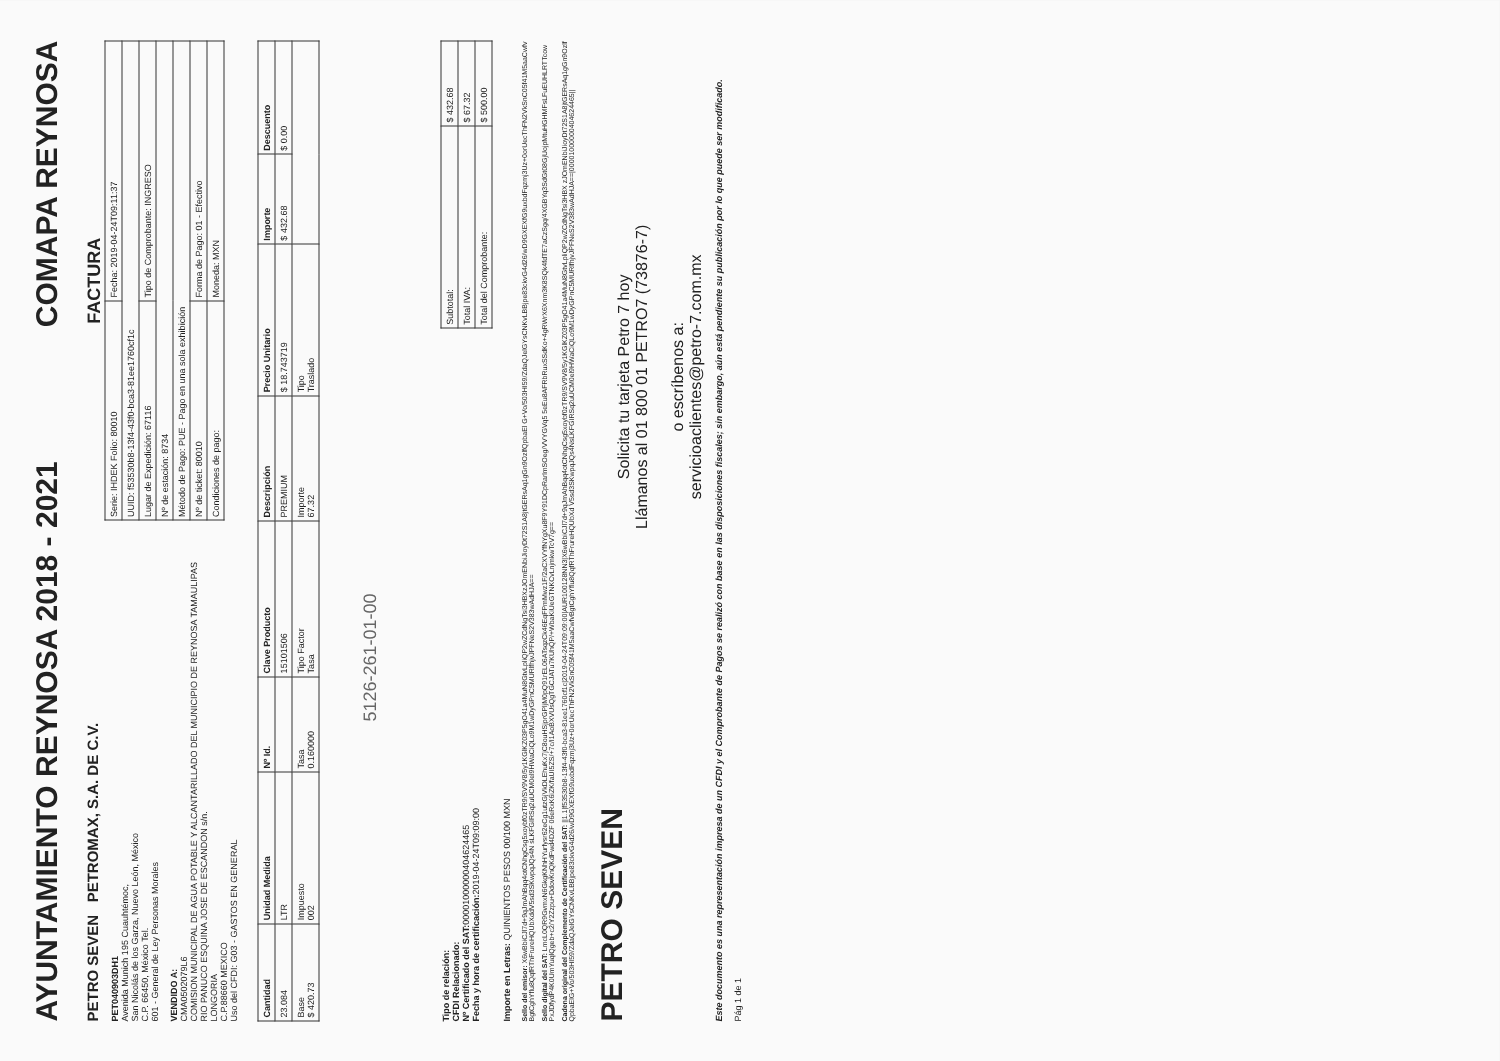AYUNTAMIENTO REYNOSA 2018 - 2021
COMAPA REYNOSA
PETRO SEVEN PETROMAX, S.A. DE C.V.
PET040903DH1
Avenida Munich 195 Cuauhtémoc,
San Nicolás de los Garza, Nuevo León, México
C.P. 66450, México Tel.
601 - General de Ley Personas Morales
VENDIDO A:
CMA0502079L6
COMISION MUNICIPAL DE AGUA POTABLE Y ALCANTARILLADO DEL MUNICIPIO DE REYNOSA TAMAULIPAS
RIO PANUCO ESQUINA JOSE DE ESCANDON s/n.
LONGORIA
C.P.88660 MEXICO
Uso del CFDI: G03 - GASTOS EN GENERAL
FACTURA
| Serie: IHDEK Folio: 80010 | Fecha: 2019-04-24T09:11:37 |
| UUID: f53530b8-13f4-43f0-bca3-81ee1760cf1c | |
| Lugar de Expedición: 67116 | Tipo de Comprobante: INGRESO |
| Nº de estación: 8734 | |
| Método de Pago: PUE - Pago en una sola exhibición | |
| Nº de ticket: 80010 | Forma de Pago: 01 - Efectivo |
| Condiciones de pago: | Moneda: MXN |
| Cantidad | Unidad Medida | Nº Id. | Clave Producto | Descripción | Precio Unitario | Importe | Descuento |
| --- | --- | --- | --- | --- | --- | --- | --- |
| 23.084 | LTR | | 15101506 | PREMIUM | $ 18.743719 | $ 432.68 | $ 0.00 |
| Base $ 420.73 | Impuesto 002 | Tasa 0.160000 | Tipo Factor Tasa | Importe 67.32 | Tipo Traslado | | |
5126-261-01-00
Tipo de relación:
CFDI Relacionado:
Nº Certificado del SAT: 00001000000404624465
Fecha y hora de certificación: 2019-04-24T09:09:00
| Subtotal: | $ 432.68 |
| Total IVA: | $ 67.32 |
| Total del Comprobante: | $ 500.00 |
Importe en Letras: QUINIENTOS PESOS 00/100 MXN
Sello del emisor: X6wBbiCJl7d+9qJmAhBqq4otCNhgCsg5xoybf0zTR9/SV9V8/5y1KGlKZ03P5gO41a4MuN8GtvLpliQP2wZCdNgTsi3HBXzJOmENbiJioyDt72S1A8jtGERsAq1gGn9OzlfQpbaEl G+Vo/503HI59/ZdaQJelGYsCNKvLBBjpe83ckvG4d26/wD9GXEXfG9uxbdFqzmj3Uz+0orUecThFN2VkSnC05f41M5aaCwfvBgtCghYflu8QqfRThFrureHQUbXddV5sd3SKwpqJQs4N sLKFGIRSq2uUCM0el9HWaCiQLo9M1wDyGPnC5MURlfhjvJPFNeS2V383wAdHJA==
Sello digital del SAT: LmcL0QR9GvmxN6GkgKNhHYurfysr62eCg1utzGjVkDLEhuKx7jC8ouHSjprGPljM0pQ91rEL06ATsqzCk46EqFPmMwz1F/2aCXVYfNYgXu8F9Y91DCpRarlmSOeg/VVYGVq5 5eEu8AFRbRuxSSdKo+4gRWrX6Xnm3K8SQk4fdTE7aCzSgq/4XGBYq3SdGt08GjUojpMtuHGHMFsLFuEUHLRTTcowPxJDfydP4K0UmYuqlQgeb+c2/Y2Zzpu+DdovKnQKdFwd4DZF 06eRxK6iZK/faUI5ZS/+7c/I1AoBXVUsQgTGCJATu7KUhQP/+WbaKiUeGTNKCvLnjmkwTcV7g==
Cadena original del Complemento de Certificación del SAT: ||1.1|f53530b8-13f4-43f0-bca3-81ee1760cf1c|2019-04-24T09:09:00|AUR100128NN3|X6wBbiCJl7d+9qJmAhBqq4otCNhgCsg5xoybf0zTR9/SV9V8/5y1KGlKZ03P5gO41a4MuN8GtvLpliQP2wZCdNgTsi3HBX zJOmENbiJioyDt72S1A8jtGERsAq1gGn9OzlfQpbaElG+Vo/503HI59/ZdaQJelGYsCNKvLBBjpe83ckvG4d26/wD9GXEXfG9uxbdFqzmj3Uz+0orUecThFN2VkSnC05f41M5aaCwfvBgtCghYflu8QqfRThFrureHQUbXd V5sd3SKwpqJQs4NsLKFGIRSq2uUCM0el9HWaCiQLo9M1wDyGPnC5MURlfhjvJPFNeS2V383wAdHJA==|00001000000404624465||
PETRO SEVEN
Solicita tu tarjeta Petro 7 hoy
Llámanos al 01 800 01 PETRO7 (73876-7)
o escríbenos a:
servicioaclientes@petro-7.com.mx
Este documento es una representación impresa de un CFDI y el Comprobante de Pagos se realizó con base en las disposiciones fiscales; sin embargo, aún está pendiente su publicación por lo que puede ser modificado.
Pág 1 de 1